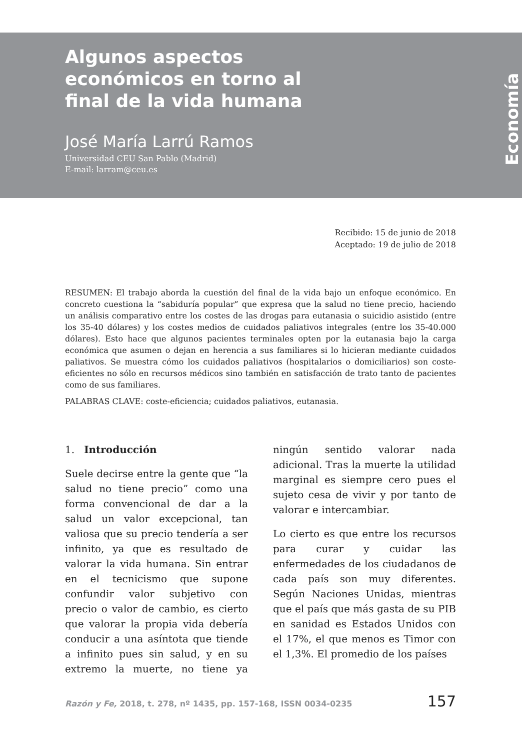Algunos aspectos
económicos en torno al
final de la vida humana
José María Larrú Ramos
Universidad CEU San Pablo (Madrid)
E-mail: larram@ceu.es
Economía
Recibido: 15 de junio de 2018
Aceptado: 19 de julio de 2018
RESUMEN: El trabajo aborda la cuestión del final de la vida bajo un enfoque económico. En concreto cuestiona la “sabiduría popular” que expresa que la salud no tiene precio, haciendo un análisis comparativo entre los costes de las drogas para eutanasia o suicidio asistido (entre los 35-40 dólares) y los costes medios de cuidados paliativos integrales (entre los 35-40.000 dólares). Esto hace que algunos pacientes terminales opten por la eutanasia bajo la carga económica que asumen o dejan en herencia a sus familiares si lo hicieran mediante cuidados paliativos. Se muestra cómo los cuidados paliativos (hospitalarios o domiciliarios) son coste-eficientes no sólo en recursos médicos sino también en satisfacción de trato tanto de pacientes como de sus familiares.
PALABRAS CLAVE: coste-eficiencia; cuidados paliativos, eutanasia.
1. Introducción
Suele decirse entre la gente que “la salud no tiene precio” como una forma convencional de dar a la salud un valor excepcional, tan valiosa que su precio tendería a ser infinito, ya que es resultado de valorar la vida humana. Sin entrar en el tecnicismo que supone confundir valor subjetivo con precio o valor de cambio, es cierto que valorar la propia vida debería conducir a una asíntota que tiende a infinito pues sin salud, y en su extremo la muerte, no tiene ya ningún sentido valorar nada adicional. Tras la muerte la utilidad marginal es siempre cero pues el sujeto cesa de vivir y por tanto de valorar e intercambiar.
Lo cierto es que entre los recursos para curar y cuidar las enfermedades de los ciudadanos de cada país son muy diferentes. Según Naciones Unidas, mientras que el país que más gasta de su PIB en sanidad es Estados Unidos con el 17%, el que menos es Timor con el 1,3%. El promedio de los países
Razón y Fe, 2018, t. 278, nº 1435, pp. 157-168, ISSN 0034-0235 157